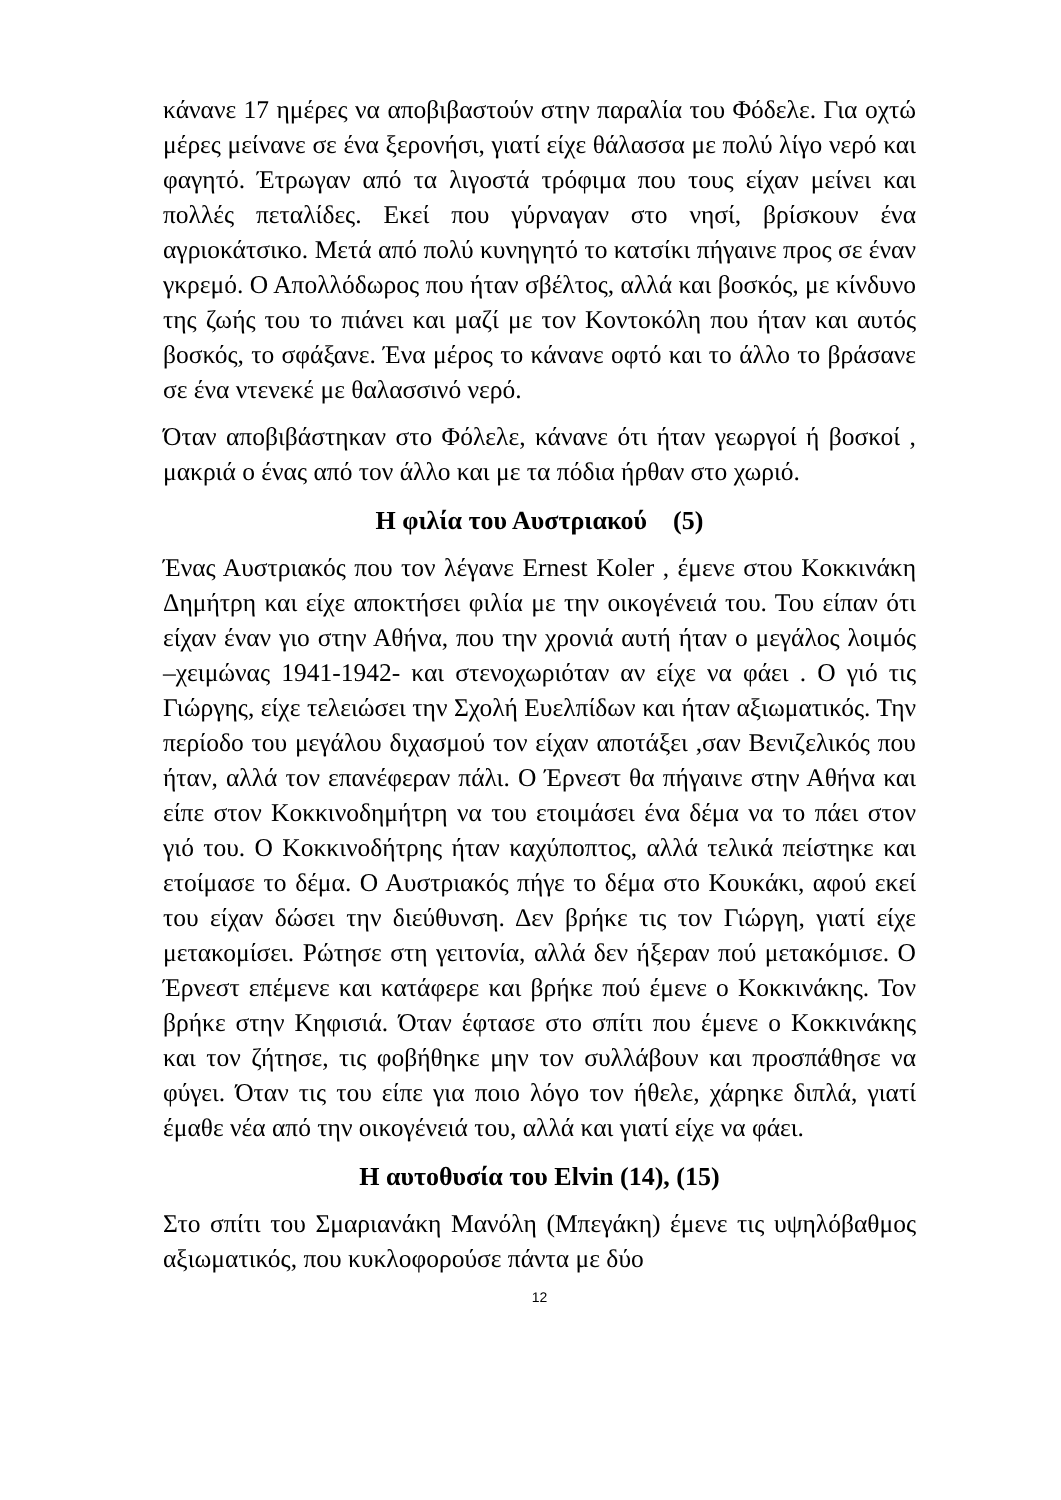κάνανε 17 ημέρες να αποβιβαστούν στην παραλία του Φόδελε. Για οχτώ μέρες μείνανε σε ένα ξερονήσι, γιατί είχε θάλασσα με πολύ λίγο νερό και φαγητό. Έτρωγαν από τα λιγοστά τρόφιμα που τους είχαν μείνει και πολλές πεταλίδες. Εκεί που γύρναγαν στο νησί, βρίσκουν ένα αγριοκάτσικο. Μετά από πολύ κυνηγητό το κατσίκι πήγαινε προς σε έναν γκρεμό. Ο Απολλόδωρος που ήταν σβέλτος, αλλά και βοσκός, με κίνδυνο της ζωής του το πιάνει και μαζί με τον Κοντοκόλη που ήταν και αυτός βοσκός, το σφάξανε. Ένα μέρος το κάνανε οφτό και το άλλο το βράσανε σε ένα ντενεκέ με θαλασσινό νερό.
Όταν αποβιβάστηκαν στο Φόλελε, κάνανε ότι ήταν γεωργοί ή βοσκοί , μακριά ο ένας από τον άλλο και με τα πόδια ήρθαν στο χωριό.
Η φιλία του Αυστριακού (5)
Ένας Αυστριακός που τον λέγανε Ernest Koler , έμενε στου Κοκκινάκη Δημήτρη και είχε αποκτήσει φιλία με την οικογένειά του. Του είπαν ότι είχαν έναν γιο στην Αθήνα, που την χρονιά αυτή ήταν ο μεγάλος λοιμός –χειμώνας 1941-1942- και στενοχωριόταν αν είχε να φάει . Ο γιό τις Γιώργης, είχε τελειώσει την Σχολή Ευελπίδων και ήταν αξιωματικός. Την περίοδο του μεγάλου διχασμού τον είχαν αποτάξει ,σαν Βενιζελικός που ήταν, αλλά τον επανέφεραν πάλι. Ο Έρνεστ θα πήγαινε στην Αθήνα και είπε στον Κοκκινοδημήτρη να του ετοιμάσει ένα δέμα να το πάει στον γιό του. Ο Κοκκινοδήτρης ήταν καχύποπτος, αλλά τελικά πείστηκε και ετοίμασε το δέμα. Ο Αυστριακός πήγε το δέμα στο Κουκάκι, αφού εκεί του είχαν δώσει την διεύθυνση. Δεν βρήκε τις τον Γιώργη, γιατί είχε μετακομίσει. Ρώτησε στη γειτονία, αλλά δεν ήξεραν πού μετακόμισε. Ο Έρνεστ επέμενε και κατάφερε και βρήκε πού έμενε ο Κοκκινάκης. Τον βρήκε στην Κηφισιά. Όταν έφτασε στο σπίτι που έμενε ο Κοκκινάκης και τον ζήτησε, τις φοβήθηκε μην τον συλλάβουν και προσπάθησε να φύγει. Όταν τις του είπε για ποιο λόγο τον ήθελε, χάρηκε διπλά, γιατί έμαθε νέα από την οικογένειά του, αλλά και γιατί είχε να φάει.
Η αυτοθυσία του Elvin (14), (15)
Στο σπίτι του Σμαριανάκη Μανόλη (Μπεγάκη) έμενε τις υψηλόβαθμος αξιωματικός, που κυκλοφορούσε πάντα με δύο
12